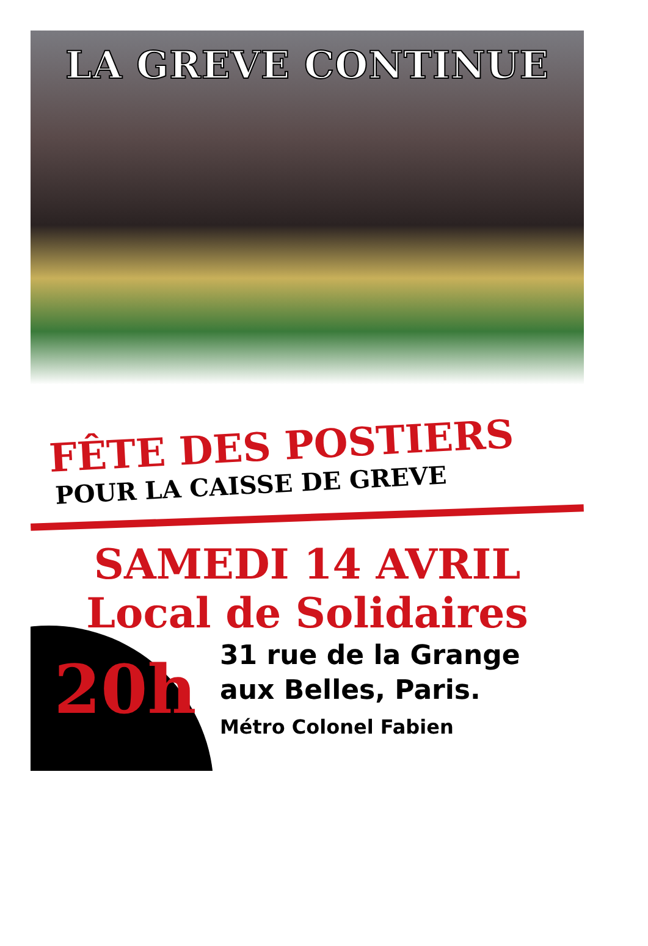LA GREVE CONTINUE
FÊTE DES POSTIERS
POUR LA CAISSE DE GREVE
SAMEDI 14 AVRIL
Local de Solidaires
20h
31 rue de la Grange
aux Belles, Paris.
Métro Colonel Fabien